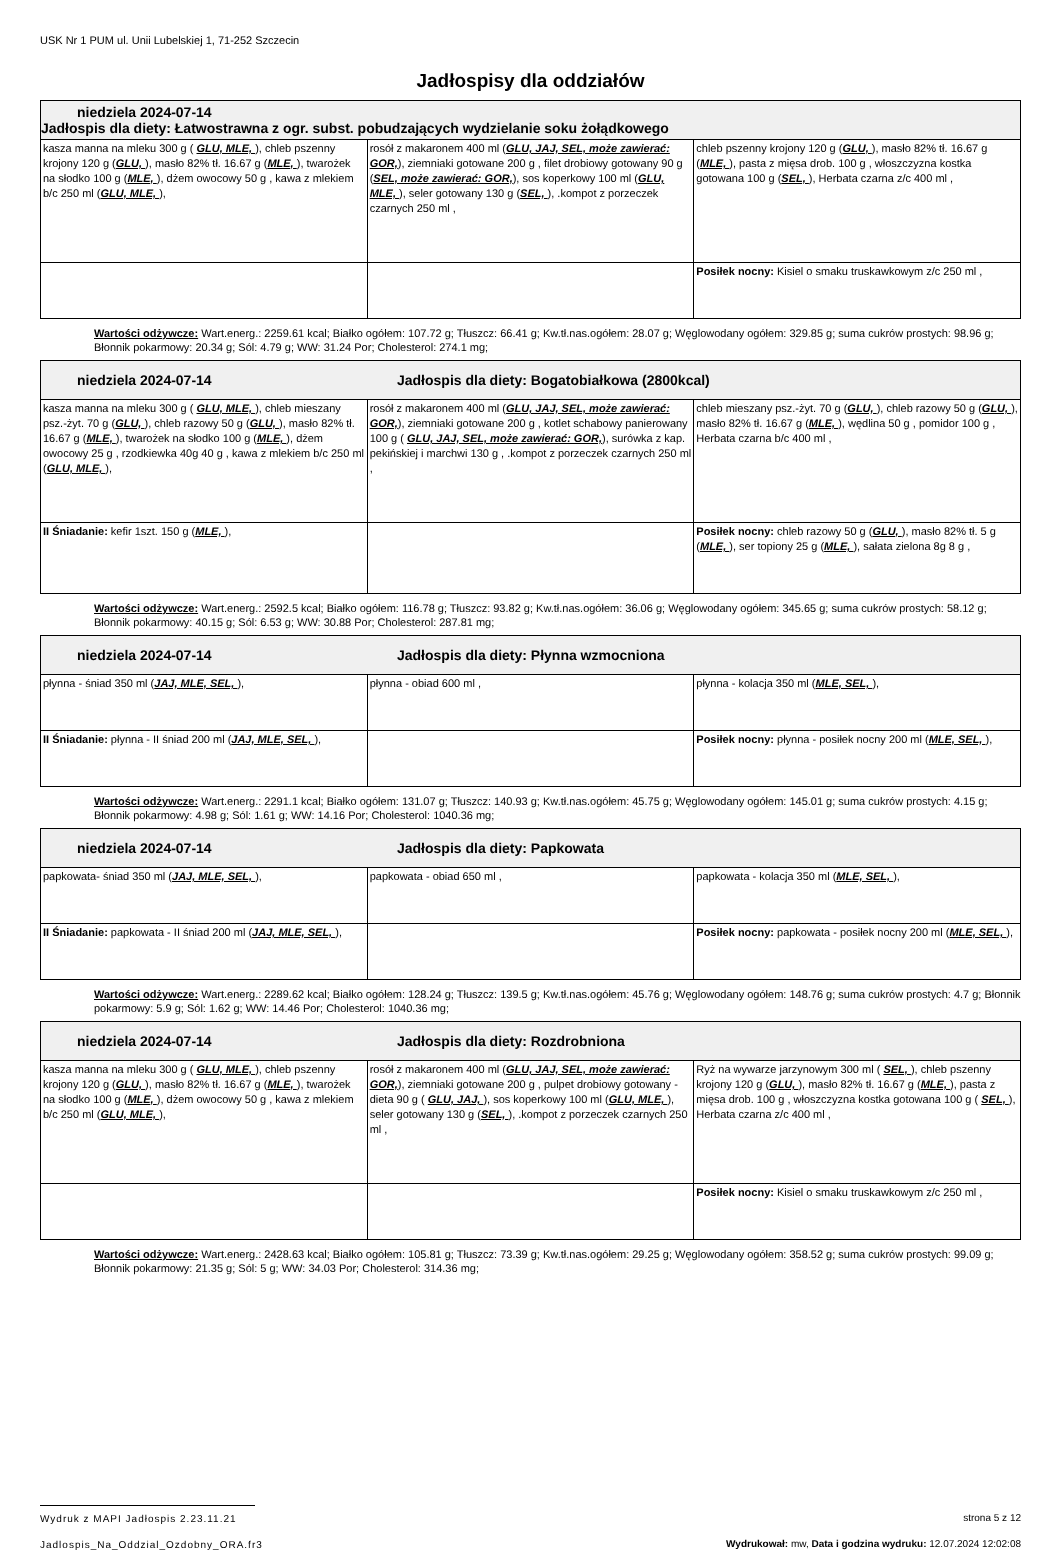USK Nr 1 PUM ul. Unii Lubelskiej 1, 71-252 Szczecin
Jadłospisy dla oddziałów
| niedziela 2024-07-14 Jadłospis dla diety: Łatwostrawna z ogr. subst. pobudzających wydzielanie soku żołądkowego | | |
| --- | --- | --- |
| kasza manna na mleku 300 g ( GLU, MLE, ), chleb pszenny krojony 120 g ( GLU, ), masło 82% tł. 16.67 g ( MLE, ), twarożek na słodko 100 g ( MLE, ), dżem owocowy 50 g , kawa z mlekiem b/c 250 ml ( GLU, MLE, ), | rosół z makaronem 400 ml ( GLU, JAJ, SEL, może zawierać: GOR, ), ziemniaki gotowane 200 g , filet drobiowy gotowany 90 g ( SEL, może zawierać: GOR, ), sos koperkowy 100 ml ( GLU, MLE, ), seler gotowany 130 g ( SEL, ), .kompot z porzeczek czarnych 250 ml , | chleb pszenny krojony 120 g ( GLU, ), masło 82% tł. 16.67 g ( MLE, ), pasta z mięsa drob. 100 g , włoszczyzna kostka gotowana 100 g ( SEL, ), Herbata czarna z/c 400 ml , |
| | | Posiłek nocny: Kisiel o smaku truskawkowym z/c 250 ml , |
Wartości odżywcze: Wart.energ.: 2259.61 kcal; Białko ogółem: 107.72 g; Tłuszcz: 66.41 g; Kw.tł.nas.ogółem: 28.07 g; Węglowodany ogółem: 329.85 g; suma cukrów prostych: 98.96 g; Błonnik pokarmowy: 20.34 g; Sól: 4.79 g; WW: 31.24 Por; Cholesterol: 274.1 mg;
| niedziela 2024-07-14 Jadłospis dla diety: Bogatobiałkowa (2800kcal) | | |
| --- | --- | --- |
| kasza manna na mleku 300 g ( GLU, MLE, ), chleb mieszany psz.-żyt. 70 g ( GLU, ), chleb razowy 50 g ( GLU, ), masło 82% tł. 16.67 g ( MLE, ), twarożek na słodko 100 g ( MLE, ), dżem owocowy 25 g , rzodkiewka 40g 40 g , kawa z mlekiem b/c 250 ml ( GLU, MLE, ), | rosół z makaronem 400 ml ( GLU, JAJ, SEL, może zawierać: GOR, ), ziemniaki gotowane 200 g , kotlet schabowy panierowany 100 g ( GLU, JAJ, SEL, może zawierać: GOR, ), surówka z kap. pekińskiej i marchwi 130 g , .kompot z porzeczek czarnych 250 ml , | chleb mieszany psz.-żyt. 70 g ( GLU, ), chleb razowy 50 g ( GLU, ), masło 82% tł. 16.67 g ( MLE, ), wędlina 50 g , pomidor 100 g , Herbata czarna b/c 400 ml , |
| II Śniadanie: kefir 1szt. 150 g ( MLE, ), | | Posiłek nocny: chleb razowy 50 g ( GLU, ), masło 82% tł. 5 g ( MLE, ), ser topiony 25 g ( MLE, ), sałata zielona 8g 8 g , |
Wartości odżywcze: Wart.energ.: 2592.5 kcal; Białko ogółem: 116.78 g; Tłuszcz: 93.82 g; Kw.tł.nas.ogółem: 36.06 g; Węglowodany ogółem: 345.65 g; suma cukrów prostych: 58.12 g; Błonnik pokarmowy: 40.15 g; Sól: 6.53 g; WW: 30.88 Por; Cholesterol: 287.81 mg;
| niedziela 2024-07-14 Jadłospis dla diety: Płynna wzmocniona | | |
| --- | --- | --- |
| płynna - śniad 350 ml ( JAJ, MLE, SEL, ), | płynna - obiad 600 ml , | płynna - kolacja 350 ml ( MLE, SEL, ), |
| II Śniadanie: płynna - II śniad 200 ml ( JAJ, MLE, SEL, ), | | Posiłek nocny: płynna - posiłek nocny 200 ml ( MLE, SEL, ), |
Wartości odżywcze: Wart.energ.: 2291.1 kcal; Białko ogółem: 131.07 g; Tłuszcz: 140.93 g; Kw.tł.nas.ogółem: 45.75 g; Węglowodany ogółem: 145.01 g; suma cukrów prostych: 4.15 g; Błonnik pokarmowy: 4.98 g; Sól: 1.61 g; WW: 14.16 Por; Cholesterol: 1040.36 mg;
| niedziela 2024-07-14 Jadłospis dla diety: Papkowata | | |
| --- | --- | --- |
| papkowata- śniad 350 ml ( JAJ, MLE, SEL, ), | papkowata - obiad 650 ml , | papkowata - kolacja 350 ml ( MLE, SEL, ), |
| II Śniadanie: papkowata - II śniad 200 ml ( JAJ, MLE, SEL, ), | | Posiłek nocny: papkowata - posiłek nocny 200 ml ( MLE, SEL, ), |
Wartości odżywcze: Wart.energ.: 2289.62 kcal; Białko ogółem: 128.24 g; Tłuszcz: 139.5 g; Kw.tł.nas.ogółem: 45.76 g; Węglowodany ogółem: 148.76 g; suma cukrów prostych: 4.7 g; Błonnik pokarmowy: 5.9 g; Sól: 1.62 g; WW: 14.46 Por; Cholesterol: 1040.36 mg;
| niedziela 2024-07-14 Jadłospis dla diety: Rozdrobniona | | |
| --- | --- | --- |
| kasza manna na mleku 300 g ( GLU, MLE, ), chleb pszenny krojony 120 g ( GLU, ), masło 82% tł. 16.67 g ( MLE, ), twarożek na słodko 100 g ( MLE, ), dżem owocowy 50 g , kawa z mlekiem b/c 250 ml ( GLU, MLE, ), | rosół z makaronem 400 ml ( GLU, JAJ, SEL, może zawierać: GOR, ), ziemniaki gotowane 200 g , pulpet drobiowy gotowany - dieta 90 g ( GLU, JAJ, ), sos koperkowy 100 ml ( GLU, MLE, ), seler gotowany 130 g ( SEL, ), .kompot z porzeczek czarnych 250 ml , | Ryż na wywarze jarzynowym 300 ml ( SEL, ), chleb pszenny krojony 120 g ( GLU, ), masło 82% tł. 16.67 g ( MLE, ), pasta z mięsa drob. 100 g , włoszczyzna kostka gotowana 100 g ( SEL, ), Herbata czarna z/c 400 ml , |
| | | Posiłek nocny: Kisiel o smaku truskawkowym z/c 250 ml , |
Wartości odżywcze: Wart.energ.: 2428.63 kcal; Białko ogółem: 105.81 g; Tłuszcz: 73.39 g; Kw.tł.nas.ogółem: 29.25 g; Węglowodany ogółem: 358.52 g; suma cukrów prostych: 99.09 g; Błonnik pokarmowy: 21.35 g; Sól: 5 g; WW: 34.03 Por; Cholesterol: 314.36 mg;
Wydruk z MAPI Jadłospis 2.23.11.21
Jadlospis_Na_Oddzial_Ozdobny_ORA.fr3
strona 5 z 12
Wydrukował: mw, Data i godzina wydruku: 12.07.2024 12:02:08